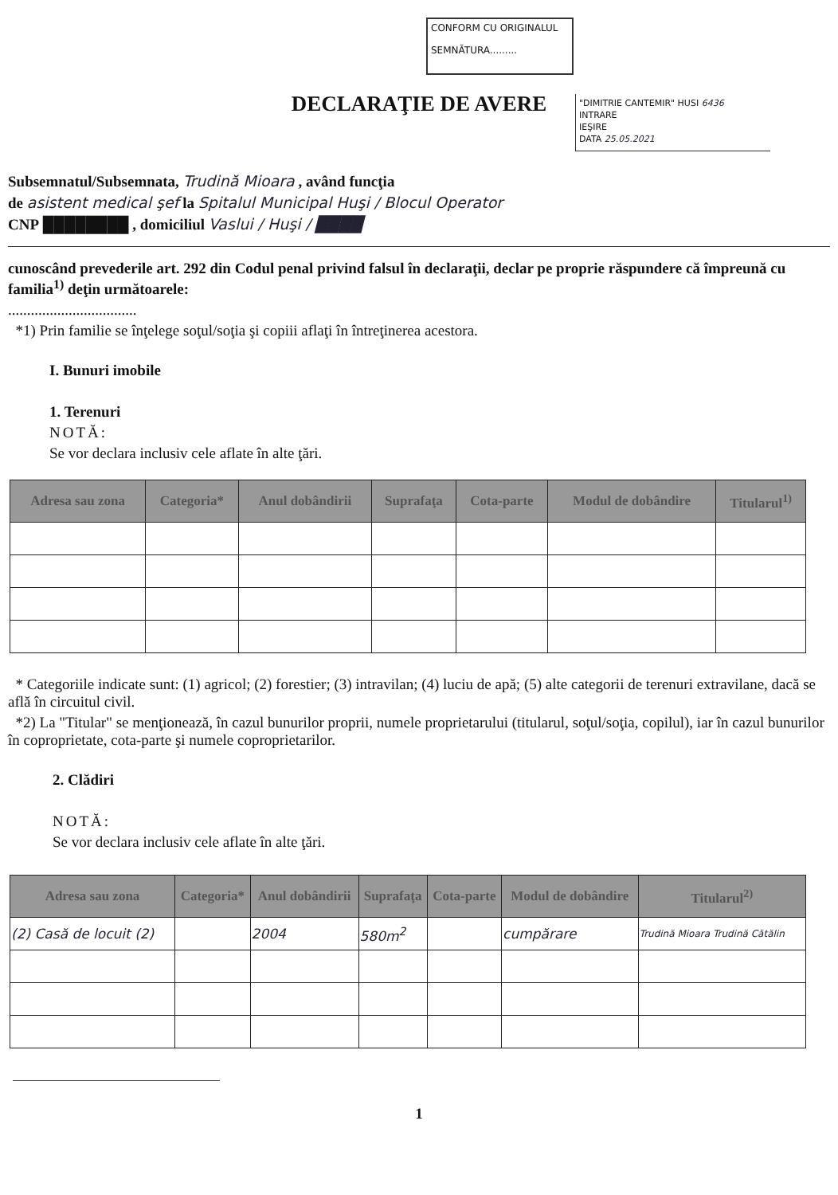CONFORM CU ORIGINALUL
SEMNĂTURA.........
"DIMITRIE CANTEMIR" HUSI 6436
INTRARE
IEŞIRE
DATA 25.05.2021
DECLARAŢIE DE AVERE
Subsemnatul/Subsemnata, Trudină Mioara , având funcţia
de asistent medical şef la Spitalul Municipal Huşi / Blocul Operator
CNP ████████ , domiciliul Vaslui / Huşi / ████
cunoscând prevederile art. 292 din Codul penal privind falsul în declaraţii, declar pe proprie răspundere că împreună cu familia<sup>1)</sup> deţin următoarele:
..................................
*1) Prin familie se înţelege soţul/soţia şi copiii aflaţi în întreţinerea acestora.
I. Bunuri imobile
1. Terenuri
NOTĂ:
Se vor declara inclusiv cele aflate în alte ţări.
| Adresa sau zona | Categoria* | Anul dobândirii | Suprafaţa | Cota-parte | Modul de dobândire | Titularul<sup>1)</sup> |
| --- | --- | --- | --- | --- | --- | --- |
* Categoriile indicate sunt: (1) agricol; (2) forestier; (3) intravilan; (4) luciu de apă; (5) alte categorii de terenuri extravilane, dacă se află în circuitul civil.
*2) La "Titular" se menţionează, în cazul bunurilor proprii, numele proprietarului (titularul, soţul/soţia, copilul), iar în cazul bunurilor în coproprietate, cota-parte şi numele coproprietarilor.
2. Clădiri
NOTĂ:
Se vor declara inclusiv cele aflate în alte ţări.
| Adresa sau zona | Categoria* | Anul dobândirii | Suprafaţa | Cota-parte | Modul de dobândire | Titularul<sup>2)</sup> |
| --- | --- | --- | --- | --- | --- | --- |
| (2) Casă de locuit (2) | | 2004 | 580m<sup>2</sup> | | cumpărare | Trudină Mioara Trudină Cătălin |
1